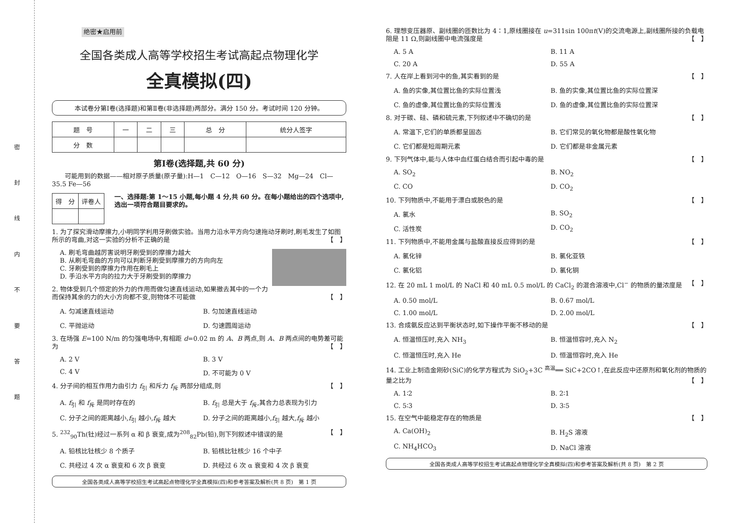密封线内不要答题
绝密★启用前
全国各类成人高等学校招生考试高起点物理化学
全真模拟(四)
本试卷分第Ⅰ卷(选择题)和第Ⅱ卷(非选择题)两部分。满分 150 分。考试时间 120 分钟。
| 题 号 | 一 | 二 | 三 | 总 分 | 统分人签字 |
| --- | --- | --- | --- | --- | --- |
| 分 数 | | | | | |
第Ⅰ卷(选择题,共 60 分)
　　可能用到的数据——相对原子质量(原子量):H—1　C—12　O—16　S—32　Mg—24　Cl—35.5 Fe—56
| 得 分 | 评卷人 |
一、选择题:第 1～15 小题,每小题 4 分,共 60 分。在每小题给出的四个选项中,选出一项符合题目要求的。
1. 为了探究滑动摩擦力,小明同学利用牙刷做实验。当用力沿水平方向匀速拖动牙刷时,刷毛发生了如图所示的弯曲,对这一实验的分析不正确的是 【　】
A. 刷毛弯曲越厉害说明牙刷受到的摩擦力越大
B. 从刷毛弯曲的方向可以判断牙刷受到摩擦力的方向向左
C. 牙刷受到的摩擦力作用在刷毛上
D. 手沿水平方向的拉力大于牙刷受到的摩擦力
2. 物体受到几个恒定的外力的作用而做匀速直线运动,如果撤去其中的一个力而保持其余的力的大小方向都不变,则物体不可能做 【　】
A. 匀减速直线运动 B. 匀加速直线运动
C. 平抛运动 D. 匀速圆周运动
3. 在场强 E=100 N/m 的匀强电场中,有相距 d=0.02 m 的 A、B 两点,则 A、B 两点间的电势差可能为 【　】
A. 2 V B. 3 V
C. 4 V D. 不可能为 0 V
4. 分子间的相互作用力由引力 f<sub>引</sub> 和斥力 f<sub>斥</sub> 两部分组成,则 【　】
A. f<sub>引</sub> 和 f<sub>斥</sub> 是同时存在的 B. f<sub>引</sub> 总是大于 f<sub>斥</sub>,其合力总表现为引力
C. 分子之间的距离越小,f<sub>引</sub> 越小,f<sub>斥</sub> 越大 D. 分子之间的距离越小,f<sub>引</sub> 越大,f<sub>斥</sub> 越小
5. <sup>232</sup><sub>90</sub>Th(钍)经过一系列 α 和 β 衰变,成为<sup>208</sup><sub>82</sub>Pb(铅),则下列叙述中错误的是 【　】
A. 铅核比钍核少 8 个质子 B. 铅核比钍核少 16 个中子
C. 共经过 4 次 α 衰变和 6 次 β 衰变 D. 共经过 6 次 α 衰变和 4 次 β 衰变
全国各类成人高等学校招生考试高起点物理化学全真模拟(四)和参考答案及解析(共 8 页)　第 1 页
6. 理想变压器原、副线圈的匝数比为 4∶1,原线圈接在 u=311sin 100πt(V)的交流电源上,副线圈所接的负载电阻是 11 Ω,则副线圈中电流强度是 【　】
A. 5 A B. 11 A
C. 20 A D. 55 A
7. 人在岸上看到河中的鱼,其实看到的是 【　】
A. 鱼的实像,其位置比鱼的实际位置浅 B. 鱼的实像,其位置比鱼的实际位置深
C. 鱼的虚像,其位置比鱼的实际位置浅 D. 鱼的虚像,其位置比鱼的实际位置深
8. 对于碳、硅、磷和硫元素,下列叙述中不确切的是 【　】
A. 常温下,它们的单质都呈固态 B. 它们常见的氧化物都是酸性氧化物
C. 它们都是短周期元素 D. 它们都是非金属元素
9. 下列气体中,能与人体中血红蛋白结合而引起中毒的是 【　】
A. SO<sub>2</sub> B. NO<sub>2</sub>
C. CO D. CO<sub>2</sub>
10. 下列物质中,不能用于漂白或脱色的是 【　】
A. 氯水 B. SO<sub>2</sub>
C. 活性炭 D. CO<sub>2</sub>
11. 下列物质中,不能用金属与盐酸直接反应得到的是 【　】
A. 氯化锌 B. 氯化亚铁
C. 氯化铝 D. 氯化铜
12. 在 20 mL 1 mol/L 的 NaCl 和 40 mL 0.5 mol/L 的 CaCl<sub>2</sub> 的混合溶液中,Cl<sup>−</sup> 的物质的量浓度是 【　】
A. 0.50 mol/L B. 0.67 mol/L
C. 1.00 mol/L D. 2.00 mol/L
13. 合成氨反应达到平衡状态时,如下操作平衡不移动的是 【　】
A. 恒温恒压时,充入 NH<sub>3</sub> B. 恒温恒容时,充入 N<sub>2</sub>
C. 恒温恒压时,充入 He D. 恒温恒容时,充入 He
14. 工业上制造金刚砂(SiC)的化学方程式为 SiO<sub>2</sub>+3C <sup>高温</sup>══ SiC+2CO↑,在此反应中还原剂和氧化剂的物质的量之比为 【　】
A. 1∶2 B. 2∶1
C. 5∶3 D. 3∶5
15. 在空气中能稳定存在的物质是 【　】
A. Ca(OH)<sub>2</sub> B. H<sub>2</sub>S 溶液
C. NH<sub>4</sub>HCO<sub>3</sub> D. NaCl 溶液
全国各类成人高等学校招生考试高起点物理化学全真模拟(四)和参考答案及解析(共 8 页)　第 2 页